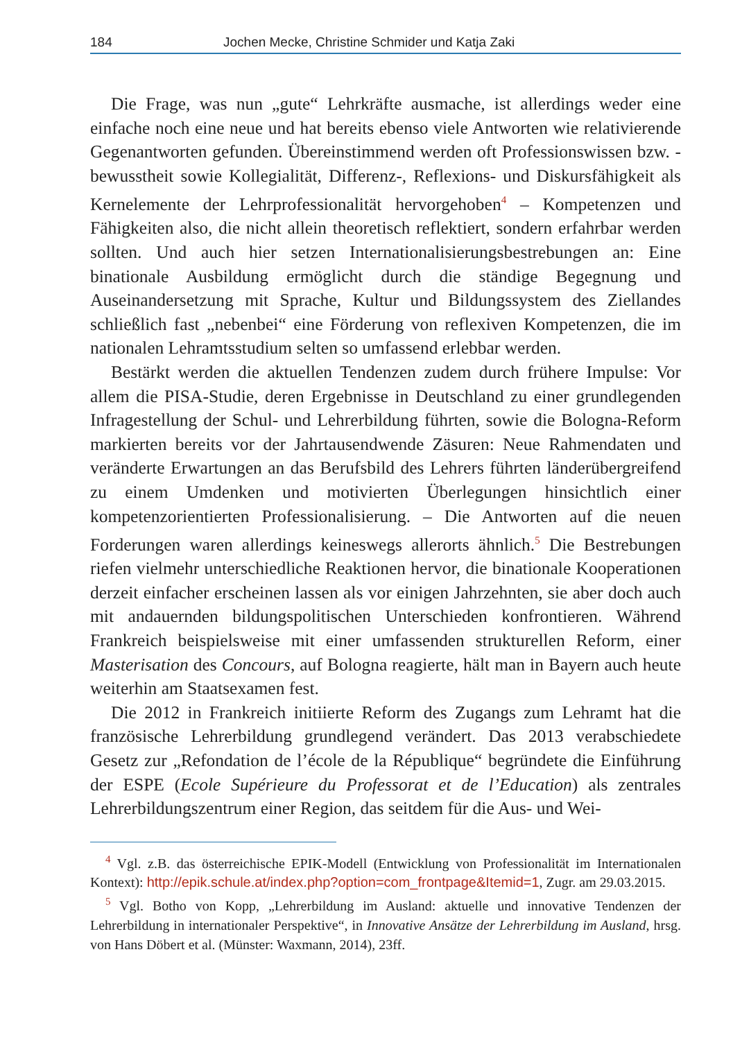184 Jochen Mecke, Christine Schmider und Katja Zaki
Die Frage, was nun „gute“ Lehrkräfte ausmache, ist allerdings weder eine einfache noch eine neue und hat bereits ebenso viele Antworten wie relativierende Gegenantworten gefunden. Übereinstimmend werden oft Professionswissen bzw. -bewusstheit sowie Kollegialität, Differenz-, Reflexions- und Diskursfähigkeit als Kernelemente der Lehrprofessionalität hervorgehoben<sup>4</sup> – Kompetenzen und Fähigkeiten also, die nicht allein theoretisch reflektiert, sondern erfahrbar werden sollten. Und auch hier setzen Internationalisierungsbestrebungen an: Eine binationale Ausbildung ermöglicht durch die ständige Begegnung und Auseinandersetzung mit Sprache, Kultur und Bildungssystem des Ziellandes schließlich fast „nebenbei“ eine Förderung von reflexiven Kompetenzen, die im nationalen Lehramtsstudium selten so umfassend erlebbar werden.
Bestärkt werden die aktuellen Tendenzen zudem durch frühere Impulse: Vor allem die PISA-Studie, deren Ergebnisse in Deutschland zu einer grundlegenden Infragestellung der Schul- und Lehrerbildung führten, sowie die Bologna-Reform markierten bereits vor der Jahrtausendwende Zäsuren: Neue Rahmendaten und veränderte Erwartungen an das Berufsbild des Lehrers führten länderübergreifend zu einem Umdenken und motivierten Überlegungen hinsichtlich einer kompetenzorientierten Professionalisierung. – Die Antworten auf die neuen Forderungen waren allerdings keineswegs allerorts ähnlich.<sup>5</sup> Die Bestrebungen riefen vielmehr unterschiedliche Reaktionen hervor, die binationale Kooperationen derzeit einfacher erscheinen lassen als vor einigen Jahrzehnten, sie aber doch auch mit andauernden bildungspolitischen Unterschieden konfrontieren. Während Frankreich beispielsweise mit einer umfassenden strukturellen Reform, einer Masterisation des Concours, auf Bologna reagierte, hält man in Bayern auch heute weiterhin am Staatsexamen fest.
Die 2012 in Frankreich initiierte Reform des Zugangs zum Lehramt hat die französische Lehrerbildung grundlegend verändert. Das 2013 verabschiedete Gesetz zur „Refondation de l’école de la République“ begründete die Einführung der ESPE (Ecole Supérieure du Professorat et de l’Education) als zentrales Lehrerbildungszentrum einer Region, das seitdem für die Aus- und Wei-
<sup>4</sup> Vgl. z.B. das österreichische EPIK-Modell (Entwicklung von Professionalität im Internationalen Kontext): http://epik.schule.at/index.php?option=com_frontpage&Itemid=1, Zugr. am 29.03.2015.
<sup>5</sup> Vgl. Botho von Kopp, „Lehrerbildung im Ausland: aktuelle und innovative Tendenzen der Lehrerbildung in internationaler Perspektive“, in Innovative Ansätze der Lehrerbildung im Ausland, hrsg. von Hans Döbert et al. (Münster: Waxmann, 2014), 23ff.